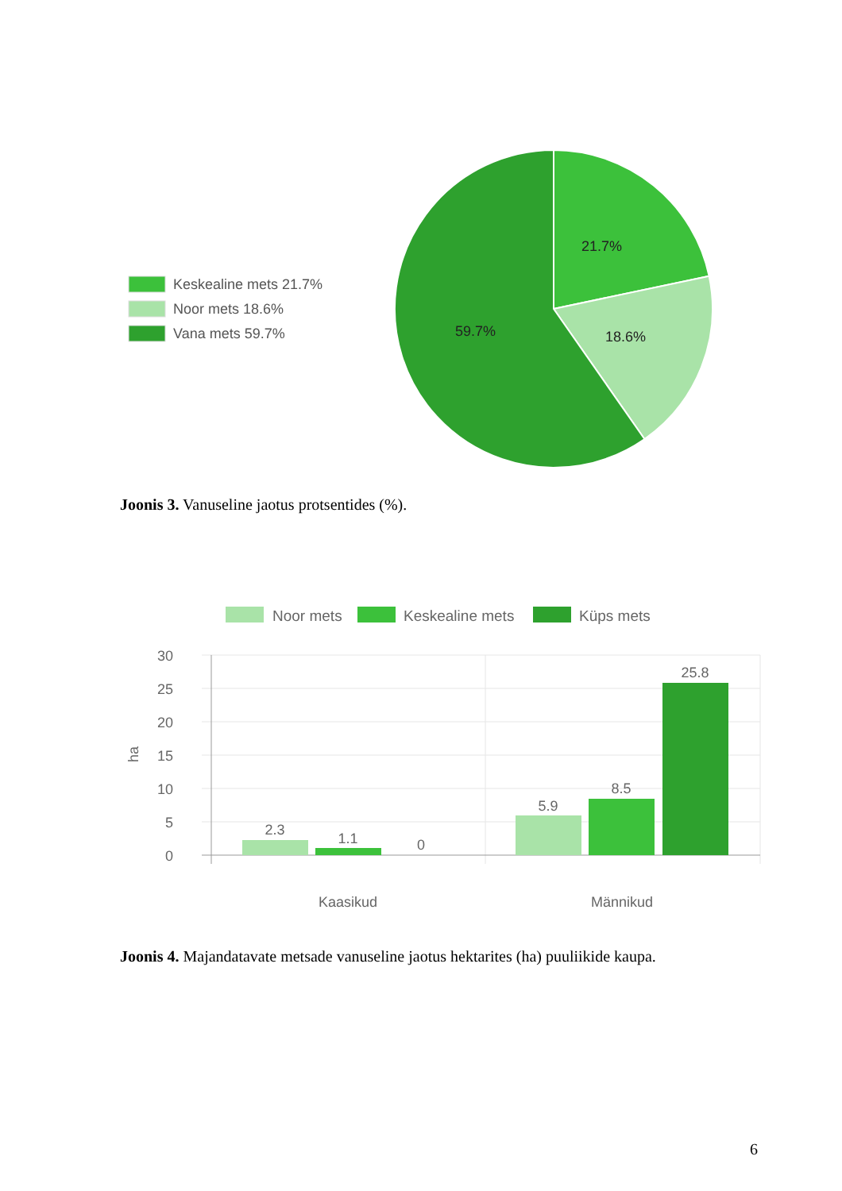Keskealine mets 21.7%
Noor mets 18.6%
Vana mets 59.7%
21.7%
18.6%
59.7%
Joonis 3. Vanuseline jaotus protsentides (%).
Noor mets
Keskealine mets
Küps mets
30
25
20
15
10
5
0
ha
2.3
1.1
0
5.9
8.5
25.8
Kaasikud
Männikud
Joonis 4. Majandatavate metsade vanuseline jaotus hektarites (ha) puuliikide kaupa.
6